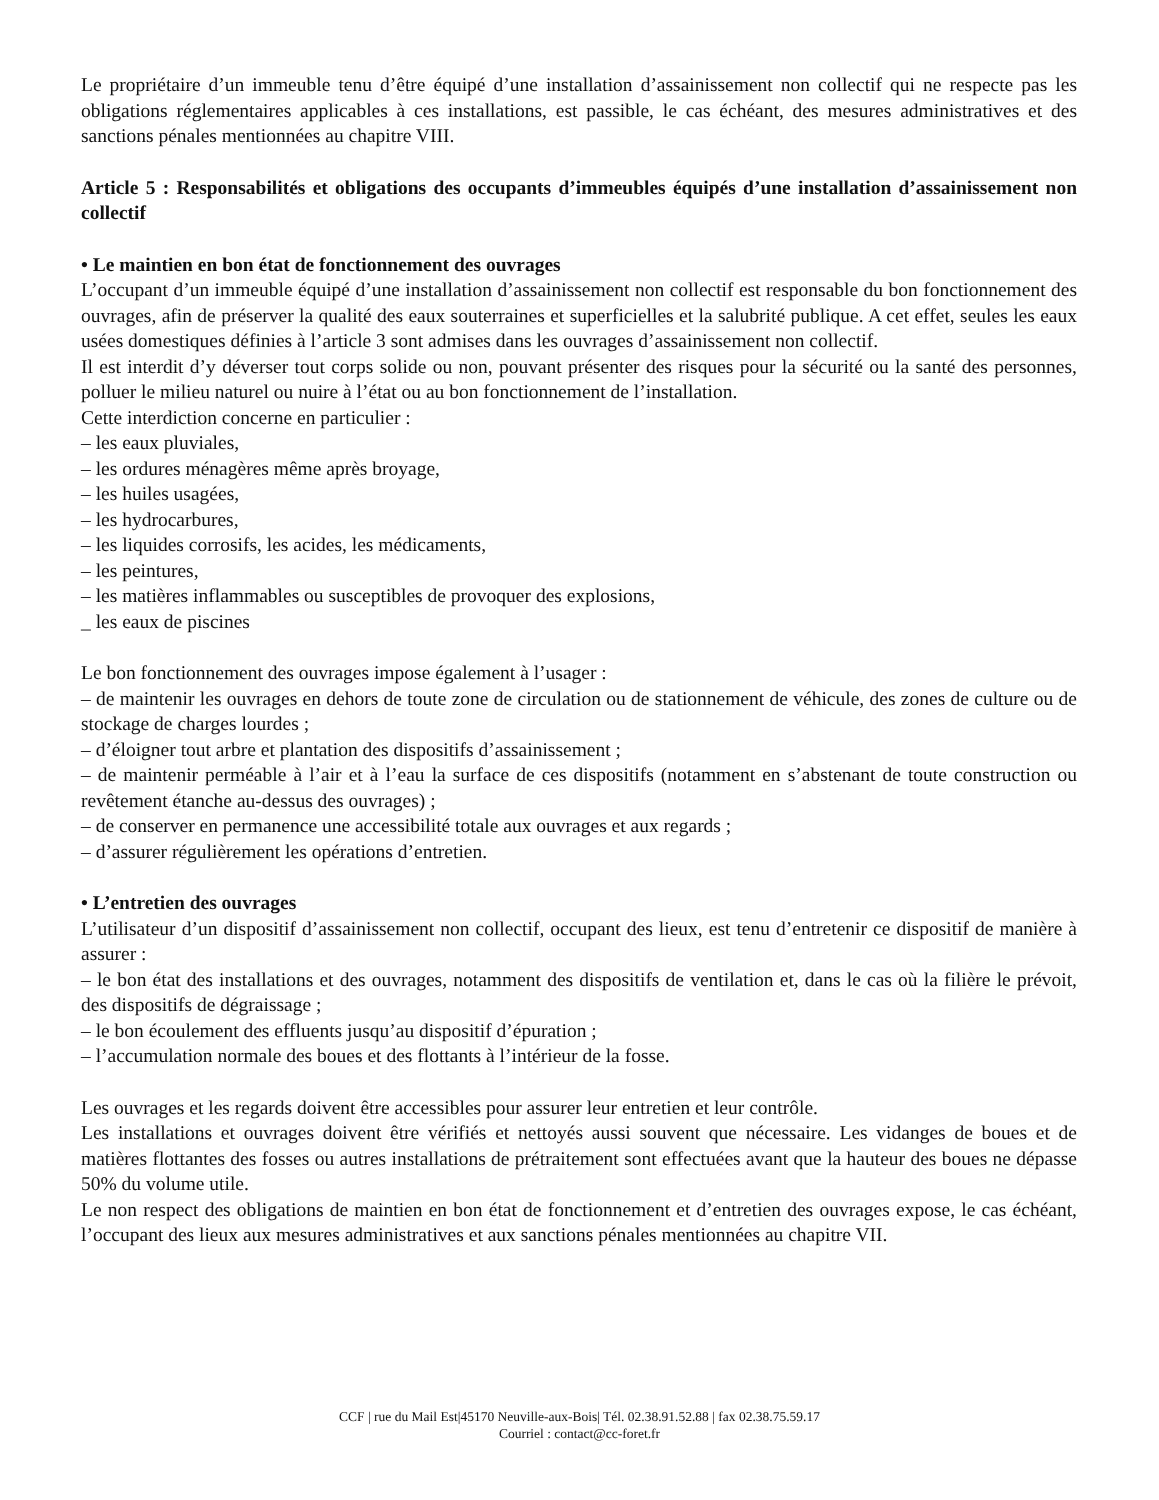Le propriétaire d’un immeuble tenu d’être équipé d’une installation d’assainissement non collectif qui ne respecte pas les obligations réglementaires applicables à ces installations, est passible, le cas échéant, des mesures administratives et des sanctions pénales mentionnées au chapitre VIII.
Article 5 : Responsabilités et obligations des occupants d’immeubles équipés d’une installation d’assainissement non collectif
• Le maintien en bon état de fonctionnement des ouvrages
L’occupant d’un immeuble équipé d’une installation d’assainissement non collectif est responsable du bon fonctionnement des ouvrages, afin de préserver la qualité des eaux souterraines et superficielles et la salubrité publique. A cet effet, seules les eaux usées domestiques définies à l’article 3 sont admises dans les ouvrages d’assainissement non collectif.
Il est interdit d’y déverser tout corps solide ou non, pouvant présenter des risques pour la sécurité ou la santé des personnes, polluer le milieu naturel ou nuire à l’état ou au bon fonctionnement de l’installation.
Cette interdiction concerne en particulier :
– les eaux pluviales,
– les ordures ménagères même après broyage,
– les huiles usagées,
– les hydrocarbures,
– les liquides corrosifs, les acides, les médicaments,
– les peintures,
– les matières inflammables ou susceptibles de provoquer des explosions,
_ les eaux de piscines
Le bon fonctionnement des ouvrages impose également à l’usager :
– de maintenir les ouvrages en dehors de toute zone de circulation ou de stationnement de véhicule, des zones de culture ou de stockage de charges lourdes ;
– d’éloigner tout arbre et plantation des dispositifs d’assainissement ;
– de maintenir perméable à l’air et à l’eau la surface de ces dispositifs (notamment en s’abstenant de toute construction ou revêtement étanche au-dessus des ouvrages) ;
– de conserver en permanence une accessibilité totale aux ouvrages et aux regards ;
– d’assurer régulièrement les opérations d’entretien.
• L’entretien des ouvrages
L’utilisateur d’un dispositif d’assainissement non collectif, occupant des lieux, est tenu d’entretenir ce dispositif de manière à assurer :
– le bon état des installations et des ouvrages, notamment des dispositifs de ventilation et, dans le cas où la filière le prévoit, des dispositifs de dégraissage ;
– le bon écoulement des effluents jusqu’au dispositif d’épuration ;
– l’accumulation normale des boues et des flottants à l’intérieur de la fosse.
Les ouvrages et les regards doivent être accessibles pour assurer leur entretien et leur contrôle.
Les installations et ouvrages doivent être vérifiés et nettoyés aussi souvent que nécessaire. Les vidanges de boues et de matières flottantes des fosses ou autres installations de prétraitement sont effectuées avant que la hauteur des boues ne dépasse 50% du volume utile.
Le non respect des obligations de maintien en bon état de fonctionnement et d’entretien des ouvrages expose, le cas échéant, l’occupant des lieux aux mesures administratives et aux sanctions pénales mentionnées au chapitre VII.
CCF | rue du Mail Est|45170 Neuville-aux-Bois| Tél. 02.38.91.52.88 | fax 02.38.75.59.17
Courriel : contact@cc-foret.fr